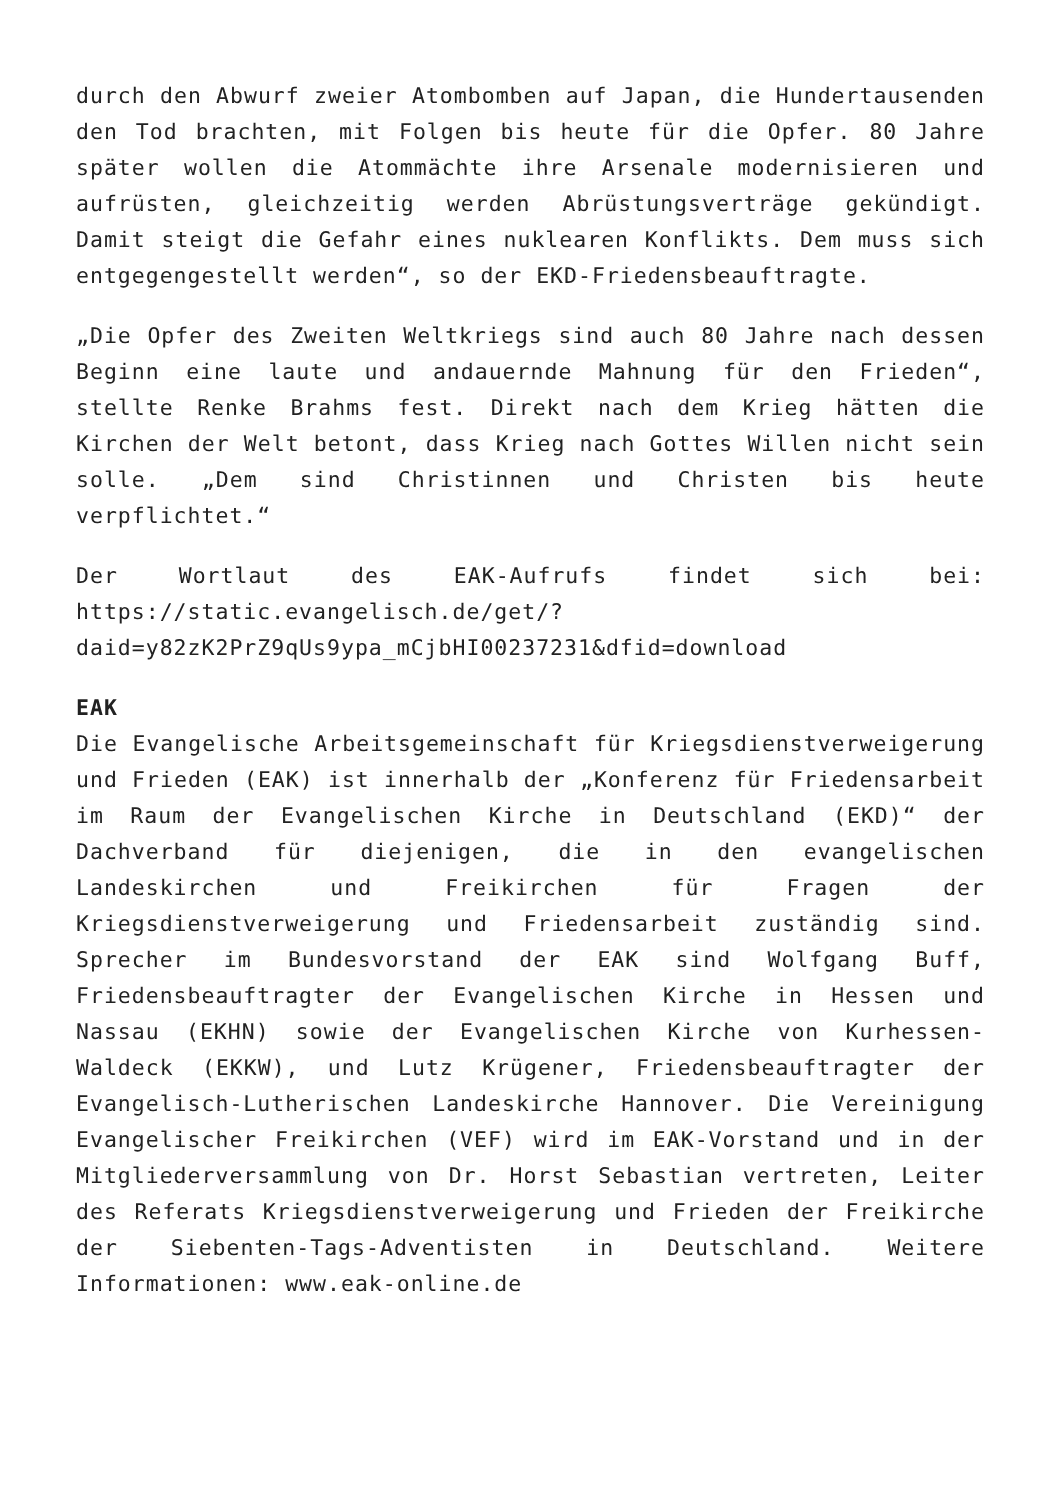durch den Abwurf zweier Atombomben auf Japan, die Hundertausenden den Tod brachten, mit Folgen bis heute für die Opfer. 80 Jahre später wollen die Atommächte ihre Arsenale modernisieren und aufrüsten, gleichzeitig werden Abrüstungsverträge gekündigt. Damit steigt die Gefahr eines nuklearen Konflikts. Dem muss sich entgegengestellt werden“, so der EKD-Friedensbeauftragte.
„Die Opfer des Zweiten Weltkriegs sind auch 80 Jahre nach dessen Beginn eine laute und andauernde Mahnung für den Frieden“, stellte Renke Brahms fest. Direkt nach dem Krieg hätten die Kirchen der Welt betont, dass Krieg nach Gottes Willen nicht sein solle. „Dem sind Christinnen und Christen bis heute verpflichtet.“
Der Wortlaut des EAK-Aufrufs findet sich bei: https://static.evangelisch.de/get/?daid=y82zK2PrZ9qUs9ypa_mCjbHI00237231&dfid=download
EAK
Die Evangelische Arbeitsgemeinschaft für Kriegsdienstverweigerung und Frieden (EAK) ist innerhalb der „Konferenz für Friedensarbeit im Raum der Evangelischen Kirche in Deutschland (EKD)“ der Dachverband für diejenigen, die in den evangelischen Landeskirchen und Freikirchen für Fragen der Kriegsdienstverweigerung und Friedensarbeit zuständig sind. Sprecher im Bundesvorstand der EAK sind Wolfgang Buff, Friedensbeauftragter der Evangelischen Kirche in Hessen und Nassau (EKHN) sowie der Evangelischen Kirche von Kurhessen-Waldeck (EKKW), und Lutz Krügener, Friedensbeauftragter der Evangelisch-Lutherischen Landeskirche Hannover. Die Vereinigung Evangelischer Freikirchen (VEF) wird im EAK-Vorstand und in der Mitgliederversammlung von Dr. Horst Sebastian vertreten, Leiter des Referats Kriegsdienstverweigerung und Frieden der Freikirche der Siebenten-Tags-Adventisten in Deutschland. Weitere Informationen: www.eak-online.de